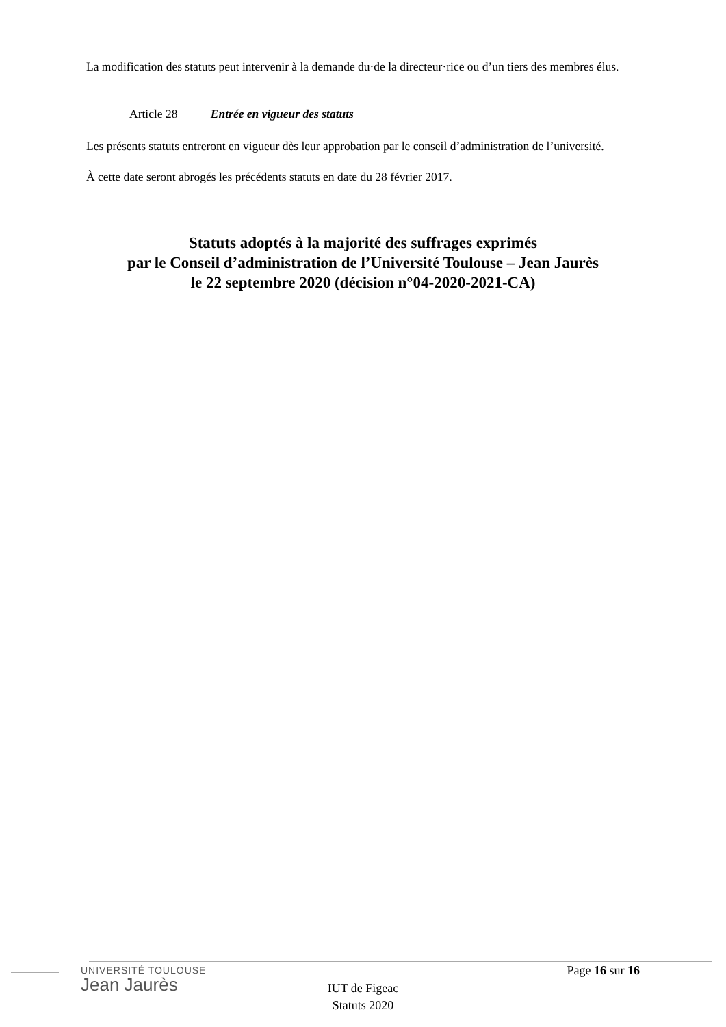La modification des statuts peut intervenir à la demande du·de la directeur·rice ou d’un tiers des membres élus.
Article 28 Entrée en vigueur des statuts
Les présents statuts entreront en vigueur dès leur approbation par le conseil d’administration de l’université.
À cette date seront abrogés les précédents statuts en date du 28 février 2017.
Statuts adoptés à la majorité des suffrages exprimés
par le Conseil d’administration de l’Université Toulouse – Jean Jaurès
le 22 septembre 2020 (décision n°04-2020-2021-CA)
UNIVERSITÉ TOULOUSE
Jean Jaurès
Page 16 sur 16
IUT de Figeac
Statuts 2020